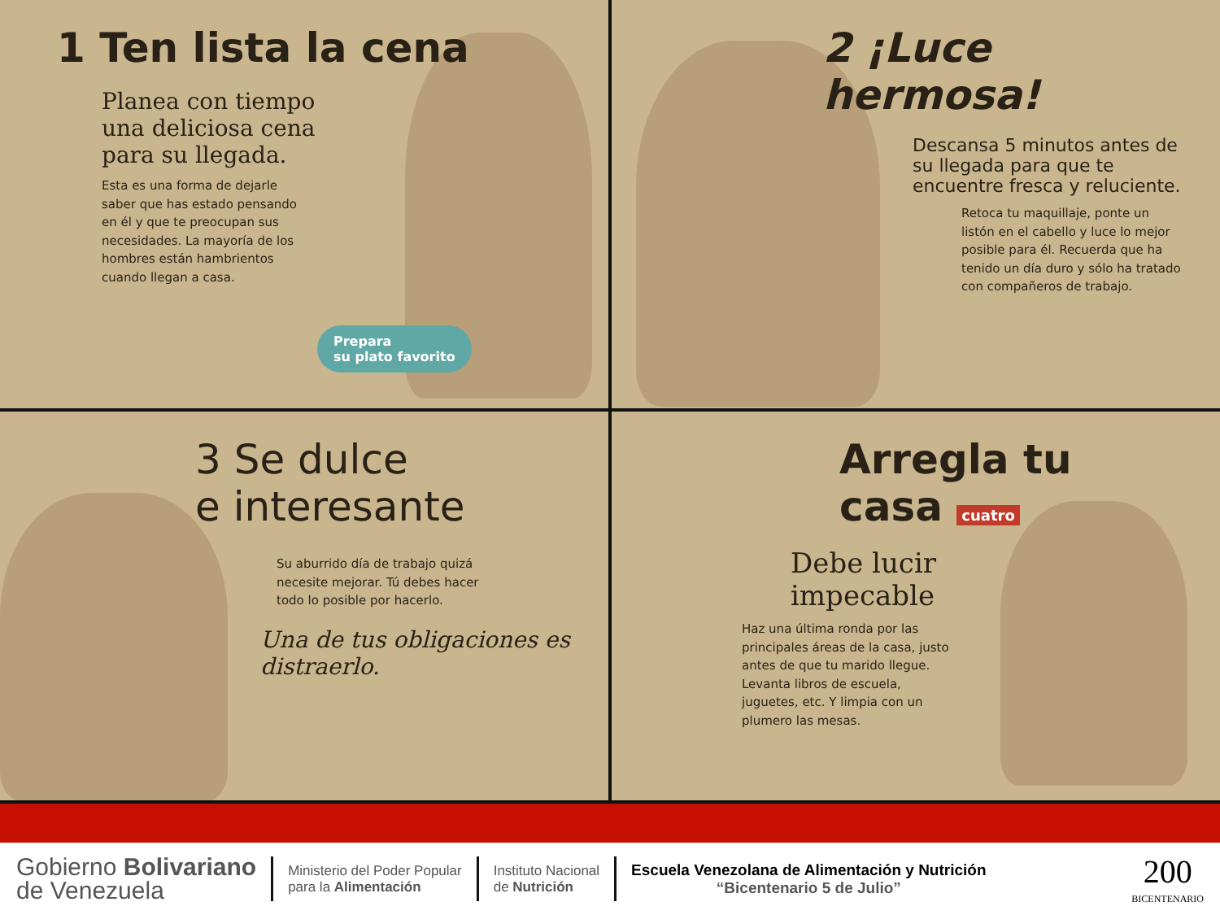1 Ten lista la cena
Planea con tiempo una deliciosa cena para su llegada.
Esta es una forma de dejarle saber que has estado pensando en él y que te preocupan sus necesidades. La mayoría de los hombres están hambrientos cuando llegan a casa.
Prepara
su plato favorito
2 ¡Luce hermosa!
Descansa 5 minutos antes de su llegada para que te encuentre fresca y reluciente.
Retoca tu maquillaje, ponte un listón en el cabello y luce lo mejor posible para él. Recuerda que ha tenido un día duro y sólo ha tratado con compañeros de trabajo.
3 Se dulce
e interesante
Su aburrido día de trabajo quizá necesite mejorar. Tú debes hacer todo lo posible por hacerlo.
Una de tus obligaciones es distraerlo.
Arregla tu casa cuatro
Debe lucir
impecable
Haz una última ronda por las principales áreas de la casa, justo antes de que tu marido llegue. Levanta libros de escuela, juguetes, etc. Y limpia con un plumero las mesas.
Gobierno Bolivariano
de Venezuela
Ministerio del Poder Popular
para la Alimentación
Instituto Nacional
de Nutrición
Escuela Venezolana de Alimentación y Nutrición
“Bicentenario 5 de Julio”
200
BICENTENARIO